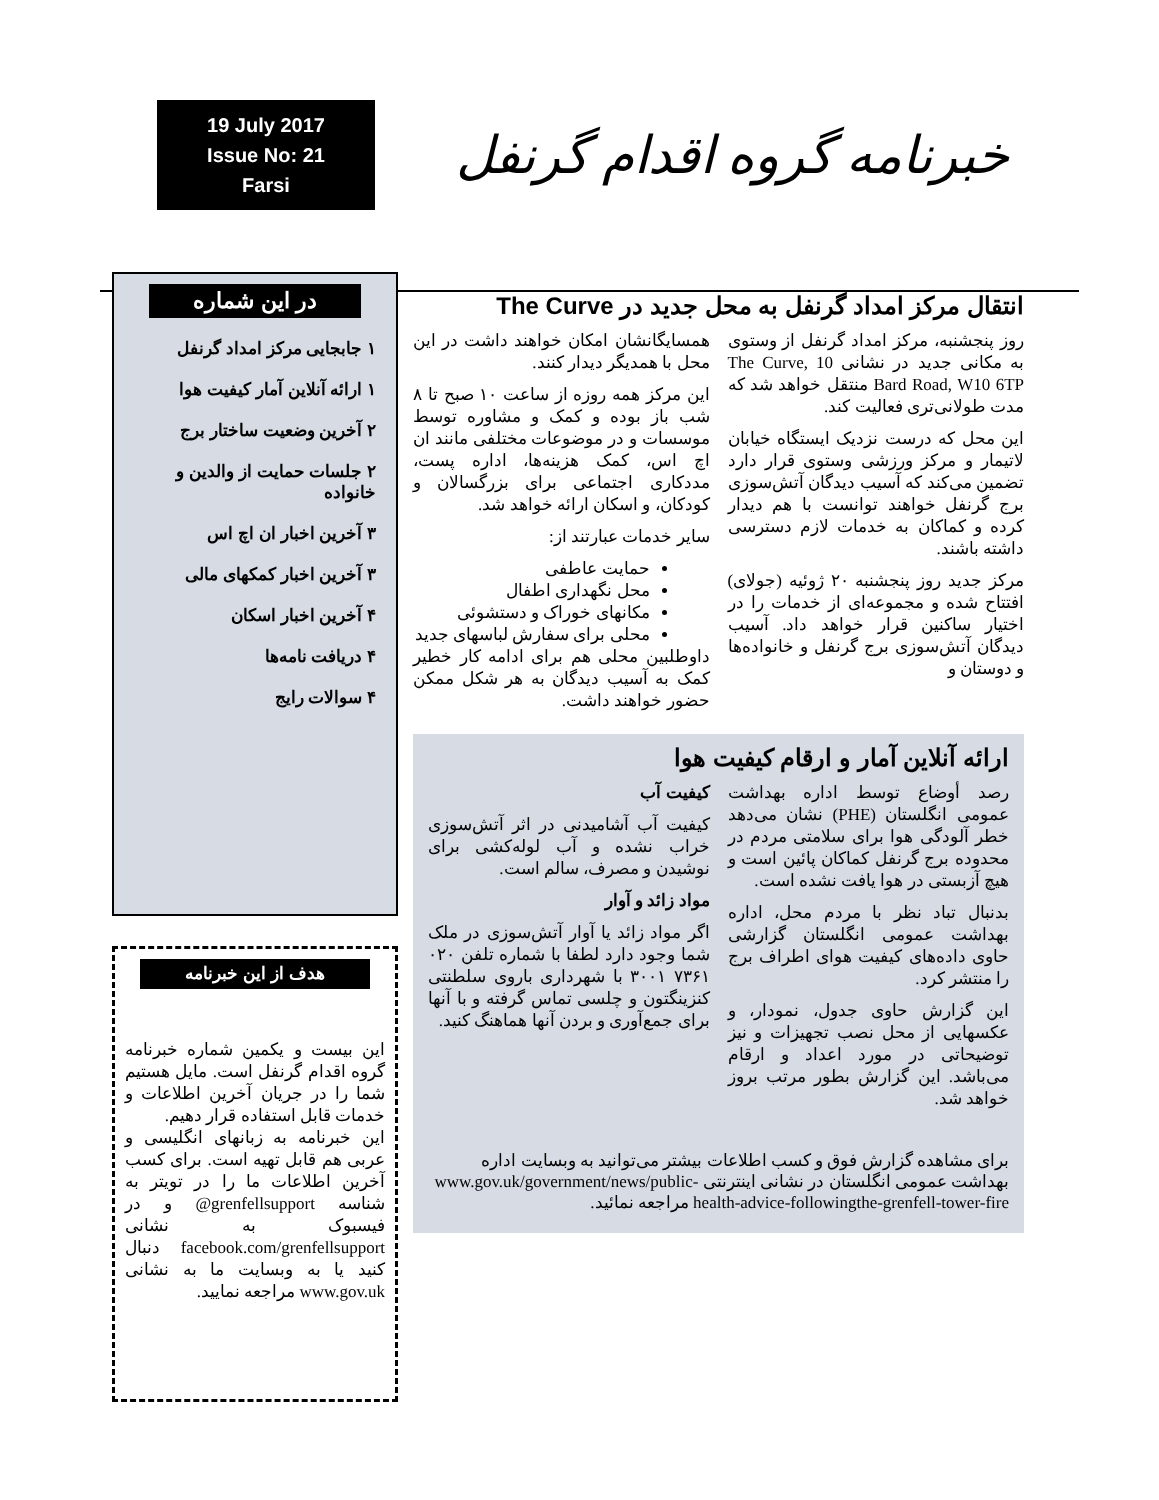19 July 2017
Issue No: 21
Farsi
خبرنامه گروه اقدام گرنفل
انتقال مرکز امداد گرنفل به محل جدید در The Curve
روز پنجشنبه، مرکز امداد گرنفل از وستوی به مکانی جدید در نشانی The Curve, 10 Bard Road, W10 6TP منتقل خواهد شد که مدت طولانی‌تری فعالیت کند.
این محل که درست نزدیک ایستگاه خیابان لاتیمار و مرکز ورزشی وستوی قرار دارد تضمین می‌کند که آسیب دیدگان آتش‌سوزی برج گرنفل خواهند توانست با هم دیدار کرده و کماکان به خدمات لازم دسترسی داشته باشند.
مرکز جدید روز پنجشنبه ۲۰ ژوئیه (جولای) افتتاح شده و مجموعه‌ای از خدمات را در اختیار ساکنین قرار خواهد داد. آسیب دیدگان آتش‌سوزی برج گرنفل و خانواده‌ها و دوستان و
همسایگانشان امکان خواهند داشت در این محل با همدیگر دیدار کنند.
این مرکز همه روزه از ساعت ۱۰ صبح تا ۸ شب باز بوده و کمک و مشاوره توسط موسسات و در موضوعات مختلفی مانند ان اچ اس، کمک هزینه‌ها، اداره پست، مددکاری اجتماعی برای بزرگسالان و کودکان، و اسکان ارائه خواهد شد.
سایر خدمات عبارتند از:
حمایت عاطفی
محل نگهداری اطفال
مکانهای خوراک و دستشوئی
محلی برای سفارش لباسهای جدید
داوطلبین محلی هم برای ادامه کار خطیر کمک به آسیب دیدگان به هر شکل ممکن حضور خواهند داشت.
ارائه آنلاین آمار و ارقام کیفیت هوا
رصد أوضاع توسط اداره بهداشت عمومی انگلستان (PHE) نشان می‌دهد خطر آلودگی هوا برای سلامتی مردم در محدوده برج گرنفل کماکان پائین است و هیچ آزبستی در هوا یافت نشده است.
بدنبال تباد نظر با مردم محل، اداره بهداشت عمومی انگلستان گزارشی حاوی داده‌های کیفیت هوای اطراف برج را منتشر کرد.
این گزارش حاوی جدول، نمودار، و عکسهایی از محل نصب تجهیزات و نیز توضیحاتی در مورد اعداد و ارقام می‌باشد. این گزارش بطور مرتب بروز خواهد شد.
کیفیت آب
کیفیت آب آشامیدنی در اثر آتش‌سوزی خراب نشده و آب لوله‌کشی برای نوشیدن و مصرف، سالم است.
مواد زائد و آوار
اگر مواد زائد یا آوار آتش‌سوزی در ملک شما وجود دارد لطفا با شماره تلفن ۰۲۰ ۷۳۶۱ ۳۰۰۱ با شهرداری باروی سلطنتی کنزینگتون و چلسی تماس گرفته و با آنها برای جمع‌آوری و بردن آنها هماهنگ کنید.
برای مشاهده گزارش فوق و کسب اطلاعات بیشتر می‌توانید به وبسایت اداره بهداشت عمومی انگلستان در نشانی اینترنتی www.gov.uk/government/news/public-health-advice-followingthe-grenfell-tower-fire مراجعه نمائید.
در این شماره
۱ جابجایی مرکز امداد گرنفل
۱ ارائه آنلاین آمار کیفیت هوا
۲ آخرین وضعیت ساختار برج
۲ جلسات حمایت از والدین و خانواده
۳ آخرین اخبار ان اچ اس
۳ آخرین اخبار کمکهای مالی
۴ آخرین اخبار اسکان
۴ دریافت نامه‌ها
۴ سوالات رایج
هدف از این خبرنامه
این بیست و یکمین شماره خبرنامه گروه اقدام گرنفل است. مایل هستیم شما را در جریان آخرین اطلاعات و خدمات قابل استفاده قرار دهیم.
این خبرنامه به زبانهای انگلیسی و عربی هم قابل تهیه است. برای کسب آخرین اطلاعات ما را در تویتر به شناسه grenfellsupport@ و در فیسبوک به نشانی facebook.com/grenfellsupport دنبال کنید یا به وبسایت ما به نشانی www.gov.uk مراجعه نمایید.